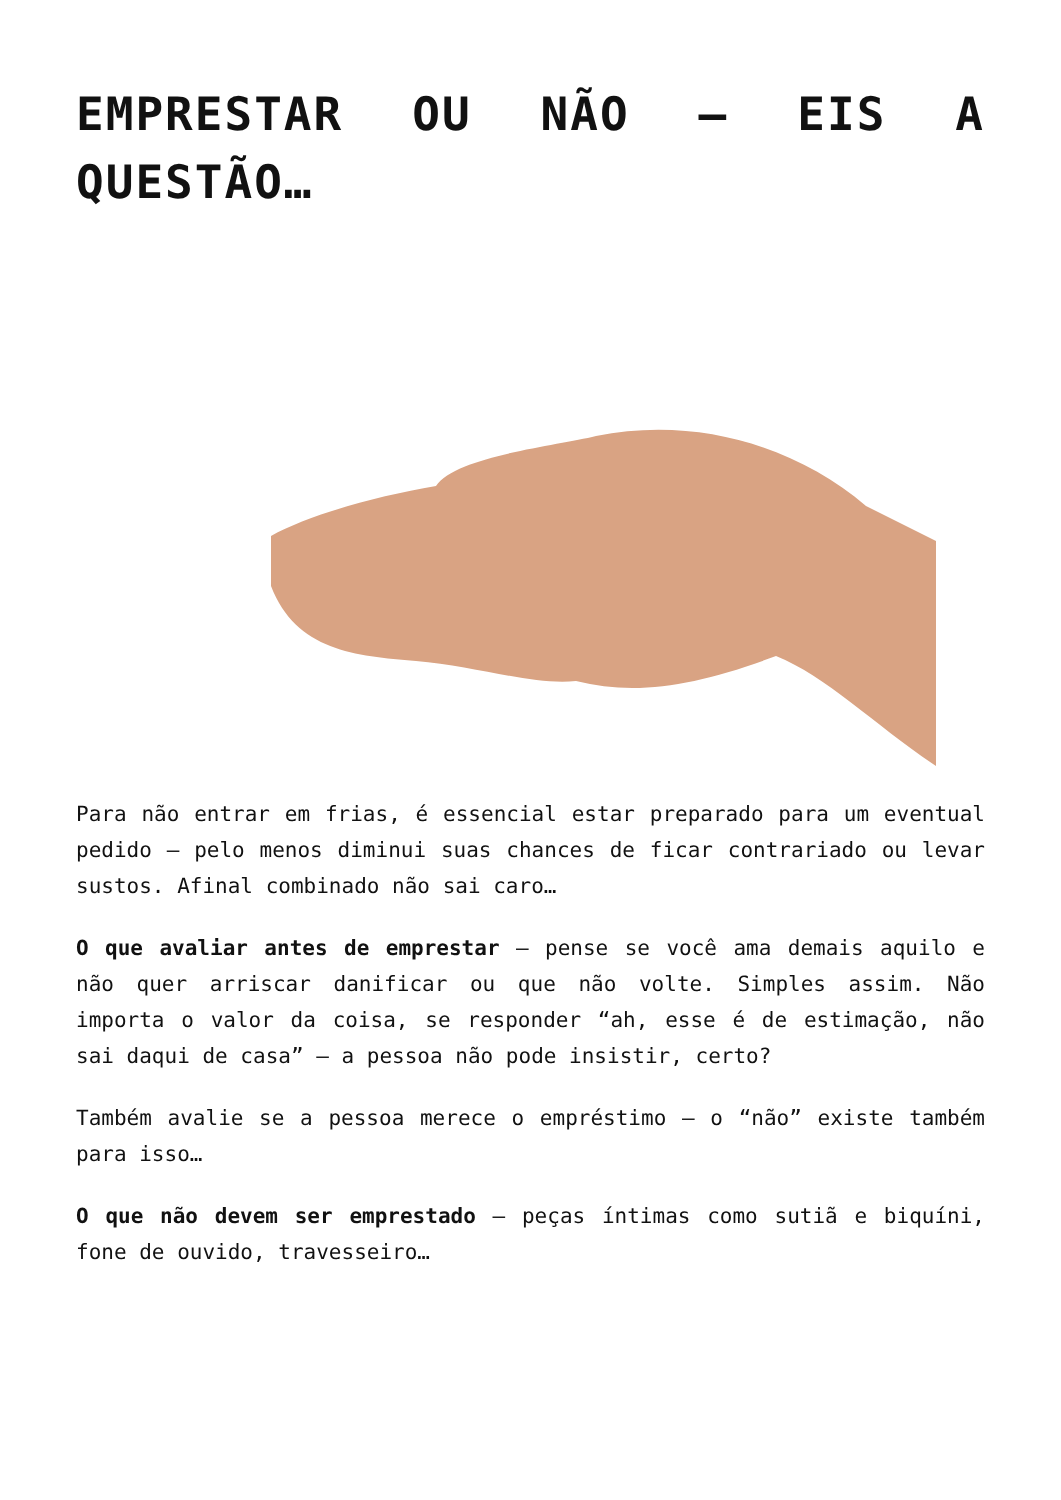EMPRESTAR OU NÃO – EIS A QUESTÃO…
Para não entrar em frias, é essencial estar preparado para um eventual pedido – pelo menos diminui suas chances de ficar contrariado ou levar sustos. Afinal combinado não sai caro…
O que avaliar antes de emprestar – pense se você ama demais aquilo e não quer arriscar danificar ou que não volte. Simples assim. Não importa o valor da coisa, se responder “ah, esse é de estimação, não sai daqui de casa” – a pessoa não pode insistir, certo?
Também avalie se a pessoa merece o empréstimo – o “não” existe também para isso…
O que não devem ser emprestado – peças íntimas como sutiã e biquíni, fone de ouvido, travesseiro…